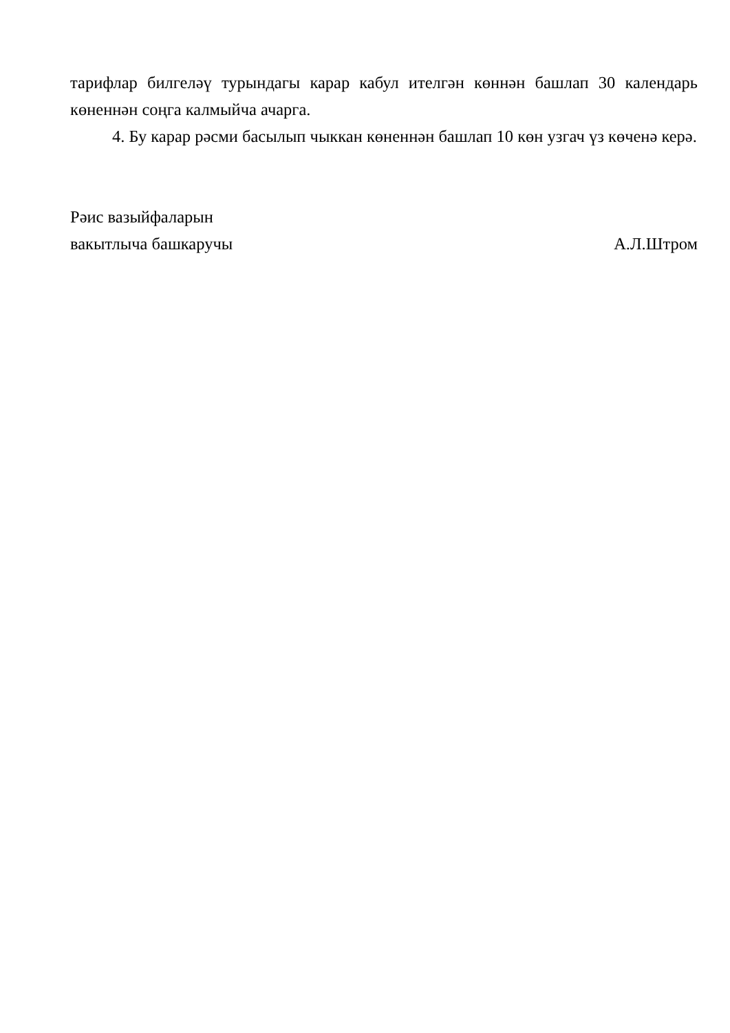тарифлар билгеләү турындагы карар кабул ителгән көннән башлап 30 календарь көненнән соңга калмыйча ачарга.
4. Бу карар рәсми басылып чыккан көненнән башлап 10 көн узгач үз көченә керә.
Рәис вазыйфаларын
вакытлыча башкаручы
А.Л.Штром